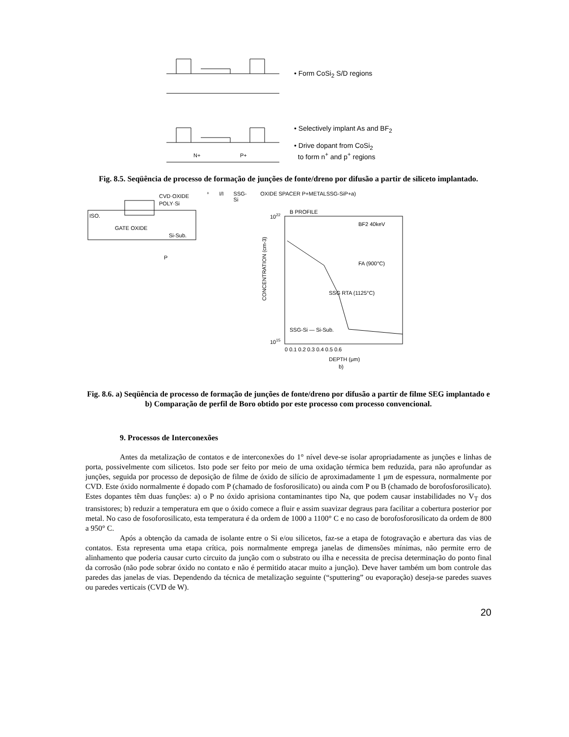• Form CoSi<sub>2</sub> S/D regions
N+
P+
• Selectively implant As and BF<sub>2</sub>
• Drive dopant from CoSi<sub>2</sub>
to form n<sup>+</sup> and p<sup>+</sup> regions
Fig. 8.5. Seqüência de processo de formação de junções de fonte/dreno por difusão a partir de siliceto implantado.
CVD·OXIDE
POLY·Si
ISO.
GATE OXIDE
Si-Sub.
P+I/I
SSG-Si
OXIDE SPACER P+
METAL
SSG-Si
P+
a)
B PROFILE
1022
1015
BF2 40keV
FA (900°C)
SSG RTA (1125°C)
SSG-Si — Si-Sub.
0 0.1 0.2 0.3 0.4 0.5 0.6
DEPTH (μm)
b)
CONCENTRATION (cm-3)
Fig. 8.6. a) Seqüência de processo de formação de junções de fonte/dreno por difusão a partir de filme SEG implantado e b) Comparação de perfil de Boro obtido por este processo com processo convencional.
9. Processos de Interconexões
Antes da metalização de contatos e de interconexões do 1° nível deve-se isolar apropriadamente as junções e linhas de porta, possivelmente com silicetos. Isto pode ser feito por meio de uma oxidação térmica bem reduzida, para não aprofundar as junções, seguida por processo de deposição de filme de óxido de silício de aproximadamente 1 μm de espessura, normalmente por CVD. Este óxido normalmente é dopado com P (chamado de fosforosilicato) ou ainda com P ou B (chamado de borofosforosilicato). Estes dopantes têm duas funções: a) o P no óxido aprisiona contaminantes tipo Na, que podem causar instabilidades no V<sub>T</sub> dos transistores; b) reduzir a temperatura em que o óxido comece a fluir e assim suavizar degraus para facilitar a cobertura posterior por metal. No caso de fosoforosilicato, esta temperatura é da ordem de 1000 a 1100° C e no caso de borofosforosilicato da ordem de 800 a 950° C.
Após a obtenção da camada de isolante entre o Si e/ou silicetos, faz-se a etapa de fotogravação e abertura das vias de contatos. Esta representa uma etapa crítica, pois normalmente emprega janelas de dimensões mínimas, não permite erro de alinhamento que poderia causar curto circuito da junção com o substrato ou ilha e necessita de precisa determinação do ponto final da corrosão (não pode sobrar óxido no contato e não é permitido atacar muito a junção). Deve haver também um bom controle das paredes das janelas de vias. Dependendo da técnica de metalização seguinte (“sputtering” ou evaporação) deseja-se paredes suaves ou paredes verticais (CVD de W).
20